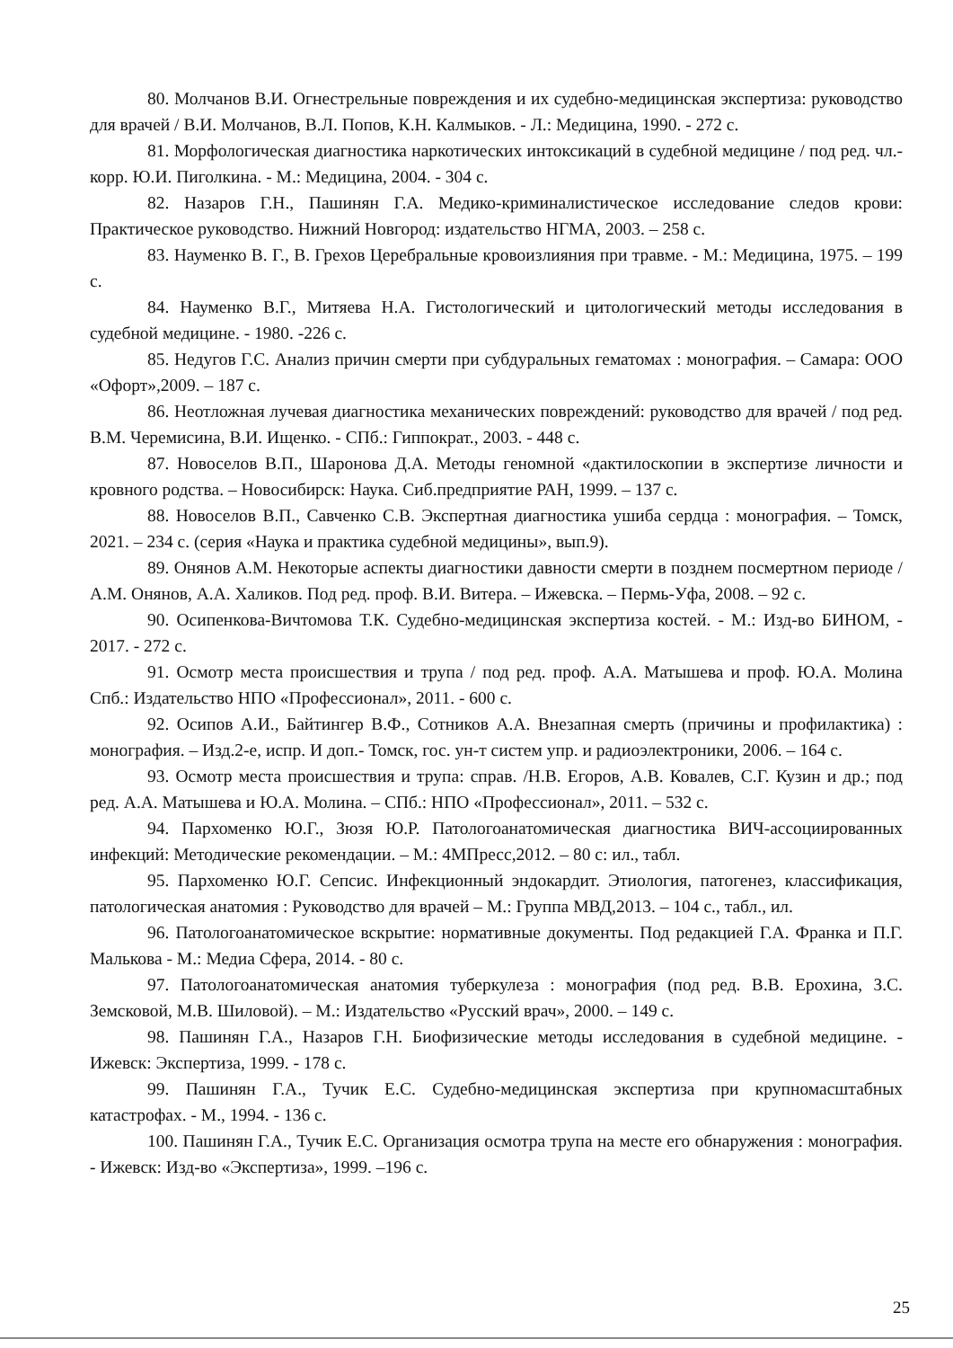80. Молчанов В.И. Огнестрельные повреждения и их судебно-медицинская экспертиза: руководство для врачей / В.И. Молчанов, В.Л. Попов, К.Н. Калмыков. - Л.: Медицина, 1990. - 272 с.
81. Морфологическая диагностика наркотических интоксикаций в судебной медицине / под ред. чл.-корр. Ю.И. Пиголкина. - М.: Медицина, 2004. - 304 с.
82. Назаров Г.Н., Пашинян Г.А. Медико-криминалистическое исследование следов крови: Практическое руководство. Нижний Новгород: издательство НГМА, 2003. – 258 с.
83. Науменко В. Г., В. Грехов Церебральные кровоизлияния при травме. - М.: Медицина, 1975. – 199 с.
84. Науменко В.Г., Митяева Н.А. Гистологический и цитологический методы исследования в судебной медицине. - 1980. -226 с.
85. Недугов Г.С. Анализ причин смерти при субдуральных гематомах : монография. – Самара: ООО «Офорт»,2009. – 187 с.
86. Неотложная лучевая диагностика механических повреждений: руководство для врачей / под ред. В.М. Черемисина, В.И. Ищенко. - СПб.: Гиппократ., 2003. - 448 с.
87. Новоселов В.П., Шаронова Д.А. Методы геномной «дактилоскопии в экспертизе личности и кровного родства. – Новосибирск: Наука. Сиб.предприятие РАН, 1999. – 137 с.
88. Новоселов В.П., Савченко С.В. Экспертная диагностика ушиба сердца : монография. – Томск, 2021. – 234 с. (серия «Наука и практика судебной медицины», вып.9).
89. Онянов А.М. Некоторые аспекты диагностики давности смерти в позднем посмертном периоде / А.М. Онянов, А.А. Халиков. Под ред. проф. В.И. Витера. – Ижевска. – Пермь-Уфа, 2008. – 92 с.
90. Осипенкова-Вичтомова Т.К. Судебно-медицинская экспертиза костей. - М.: Изд-во БИНОМ, - 2017. - 272 с.
91. Осмотр места происшествия и трупа / под ред. проф. А.А. Матышева и проф. Ю.А. Молина Спб.: Издательство НПО «Профессионал», 2011. - 600 с.
92. Осипов А.И., Байтингер В.Ф., Сотников А.А. Внезапная смерть (причины и профилактика) : монография. – Изд.2-е, испр. И доп.- Томск, гос. ун-т систем упр. и радиоэлектроники, 2006. – 164 с.
93. Осмотр места происшествия и трупа: справ. /Н.В. Егоров, А.В. Ковалев, С.Г. Кузин и др.; под ред. А.А. Матышева и Ю.А. Молина. – СПб.: НПО «Профессионал», 2011. – 532 с.
94. Пархоменко Ю.Г., Зюзя Ю.Р. Патологоанатомическая диагностика ВИЧ-ассоциированных инфекций: Методические рекомендации. – М.: 4МПресс,2012. – 80 с: ил., табл.
95. Пархоменко Ю.Г. Сепсис. Инфекционный эндокардит. Этиология, патогенез, классификация, патологическая анатомия : Руководство для врачей – М.: Группа МВД,2013. – 104 с., табл., ил.
96. Патологоанатомическое вскрытие: нормативные документы. Под редакцией Г.А. Франка и П.Г. Малькова - М.: Медиа Сфера, 2014. - 80 с.
97. Патологоанатомическая анатомия туберкулеза : монография (под ред. В.В. Ерохина, З.С. Земсковой, М.В. Шиловой). – М.: Издательство «Русский врач», 2000. – 149 с.
98. Пашинян Г.А., Назаров Г.Н. Биофизические методы исследования в судебной медицине. - Ижевск: Экспертиза, 1999. - 178 с.
99. Пашинян Г.А., Тучик Е.С. Судебно-медицинская экспертиза при крупномасштабных катастрофах. - М., 1994. - 136 с.
100. Пашинян Г.А., Тучик Е.С. Организация осмотра трупа на месте его обнаружения : монография. - Ижевск: Изд-во «Экспертиза», 1999. –196 с.
25